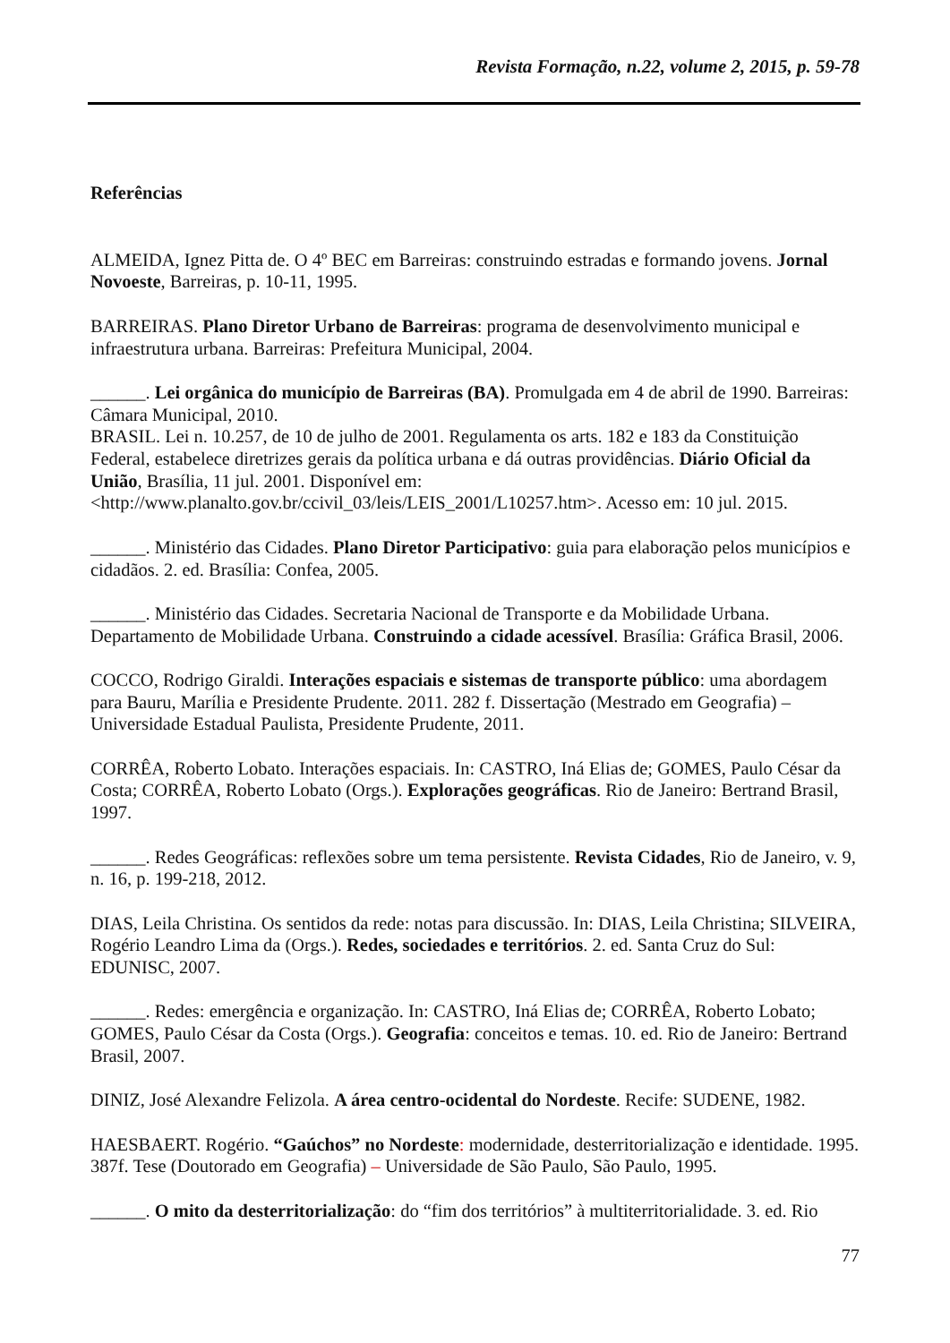Revista Formação, n.22, volume 2, 2015, p. 59-78
Referências
ALMEIDA, Ignez Pitta de. O 4º BEC em Barreiras: construindo estradas e formando jovens. Jornal Novoeste, Barreiras, p. 10-11, 1995.
BARREIRAS. Plano Diretor Urbano de Barreiras: programa de desenvolvimento municipal e infraestrutura urbana. Barreiras: Prefeitura Municipal, 2004.
______. Lei orgânica do município de Barreiras (BA). Promulgada em 4 de abril de 1990. Barreiras: Câmara Municipal, 2010.
BRASIL. Lei n. 10.257, de 10 de julho de 2001. Regulamenta os arts. 182 e 183 da Constituição Federal, estabelece diretrizes gerais da política urbana e dá outras providências. Diário Oficial da União, Brasília, 11 jul. 2001. Disponível em: <http://www.planalto.gov.br/ccivil_03/leis/LEIS_2001/L10257.htm>. Acesso em: 10 jul. 2015.
______. Ministério das Cidades. Plano Diretor Participativo: guia para elaboração pelos municípios e cidadãos. 2. ed. Brasília: Confea, 2005.
______. Ministério das Cidades. Secretaria Nacional de Transporte e da Mobilidade Urbana. Departamento de Mobilidade Urbana. Construindo a cidade acessível. Brasília: Gráfica Brasil, 2006.
COCCO, Rodrigo Giraldi. Interações espaciais e sistemas de transporte público: uma abordagem para Bauru, Marília e Presidente Prudente. 2011. 282 f. Dissertação (Mestrado em Geografia) – Universidade Estadual Paulista, Presidente Prudente, 2011.
CORRÊA, Roberto Lobato. Interações espaciais. In: CASTRO, Iná Elias de; GOMES, Paulo César da Costa; CORRÊA, Roberto Lobato (Orgs.). Explorações geográficas. Rio de Janeiro: Bertrand Brasil, 1997.
______. Redes Geográficas: reflexões sobre um tema persistente. Revista Cidades, Rio de Janeiro, v. 9, n. 16, p. 199-218, 2012.
DIAS, Leila Christina. Os sentidos da rede: notas para discussão. In: DIAS, Leila Christina; SILVEIRA, Rogério Leandro Lima da (Orgs.). Redes, sociedades e territórios. 2. ed. Santa Cruz do Sul: EDUNISC, 2007.
______. Redes: emergência e organização. In: CASTRO, Iná Elias de; CORRÊA, Roberto Lobato; GOMES, Paulo César da Costa (Orgs.). Geografia: conceitos e temas. 10. ed. Rio de Janeiro: Bertrand Brasil, 2007.
DINIZ, José Alexandre Felizola. A área centro-ocidental do Nordeste. Recife: SUDENE, 1982.
HAESBAERT. Rogério. “Gaúchos” no Nordeste: modernidade, desterritorialização e identidade. 1995. 387f. Tese (Doutorado em Geografia) – Universidade de São Paulo, São Paulo, 1995.
______. O mito da desterritorialização: do “fim dos territórios” à multiterritorialidade. 3. ed. Rio
77